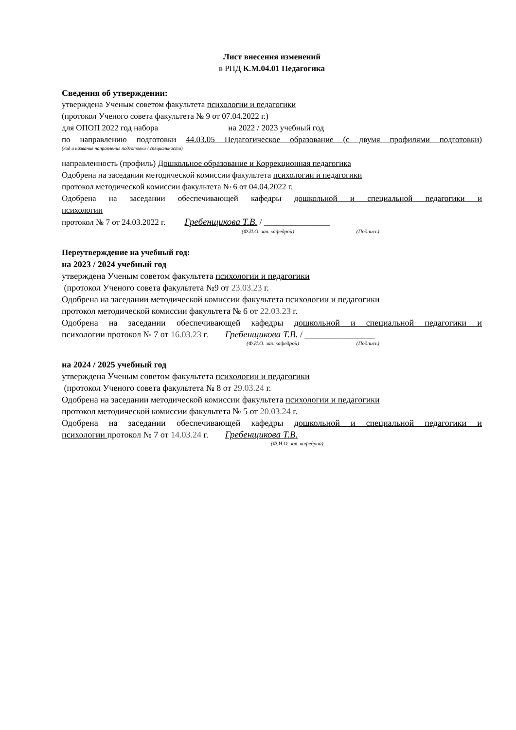Лист внесения изменений
в РПД К.М.04.01 Педагогика
Сведения об утверждении:
утверждена Ученым советом факультета психологии и педагогики
(протокол Ученого совета факультета № 9 от 07.04.2022 г.)
для ОПОП 2022 год набора на 2022 / 2023 учебный год
по направлению подготовки 44.03.05 Педагогическое образование (с двумя профилями подготовки)
(код и название направления подготовки / специальности)
направленность (профиль) Дошкольное образование и Коррекционная педагогика
Одобрена на заседании методической комиссии факультета психологии и педагогики
протокол методической комиссии факультета № 6 от 04.04.2022 г.
Одобрена на заседании обеспечивающей кафедры дошкольной и специальной педагогики и
психологии
протокол № 7 от 24.03.2022 г. Гребенщикова Т.В. / ________________
(Ф.И.О. зав. кафедрой) (Подпись)
Переутверждение на учебный год:
на 2023 / 2024 учебный год
утверждена Ученым советом факультета психологии и педагогики
(протокол Ученого совета факультета №9 от 23.03.23 г.
Одобрена на заседании методической комиссии факультета психологии и педагогики
протокол методической комиссии факультета № 6 от 22.03.23 г.
Одобрена на заседании обеспечивающей кафедры дошкольной и специальной педагогики и
психологии протокол № 7 от 16.03.23 г. Гребенщикова Т.В. / ________________
(Ф.И.О. зав. кафедрой) (Подпись)
на 2024 / 2025 учебный год
утверждена Ученым советом факультета психологии и педагогики
(протокол Ученого совета факультета № 8 от 29.03.24 г.
Одобрена на заседании методической комиссии факультета психологии и педагогики
протокол методической комиссии факультета № 5 от 20.03.24 г.
Одобрена на заседании обеспечивающей кафедры дошкольной и специальной педагогики и
психологии протокол № 7 от 14.03.24 г. Гребенщикова Т.В.
(Ф.И.О. зав. кафедрой)